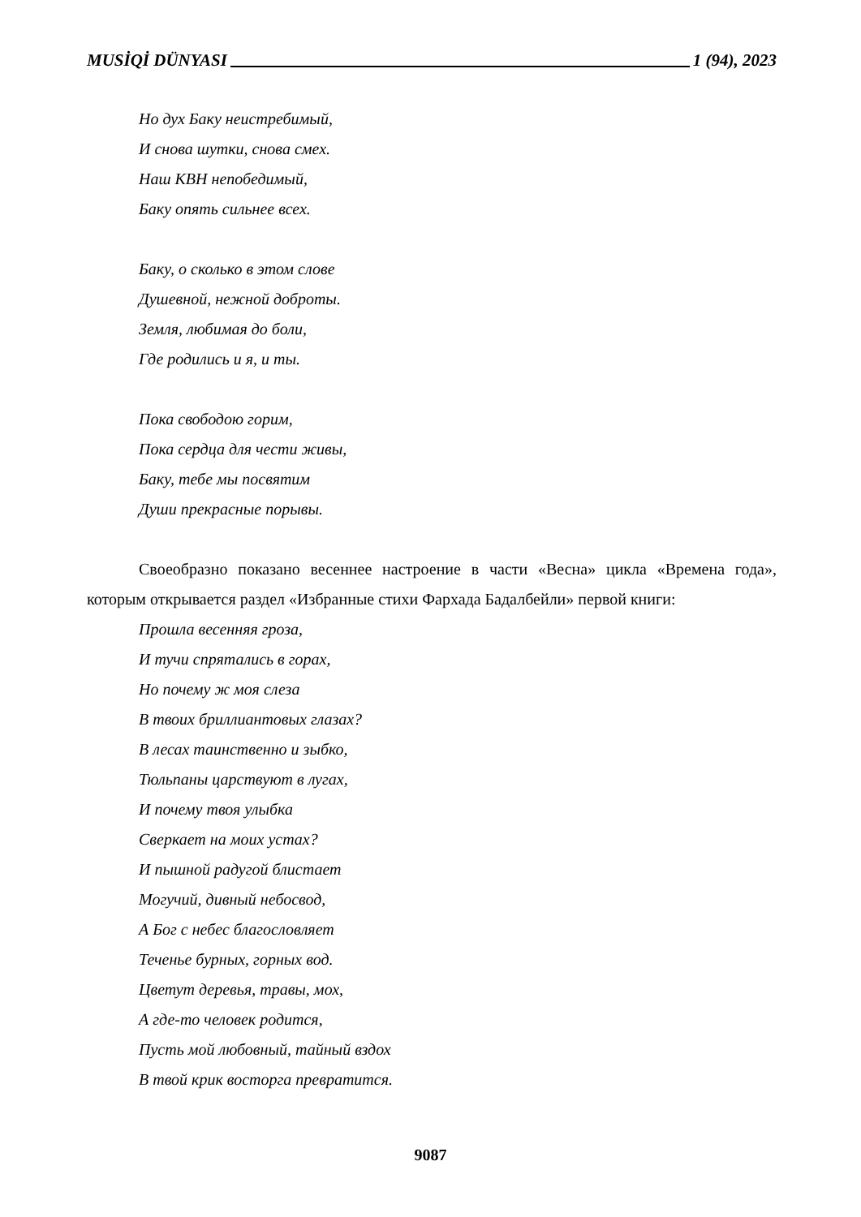MUSİQİ DÜNYASI 1 (94), 2023
Но дух Баку неистребимый,
И снова шутки, снова смех.
Наш КВН непобедимый,
Баку опять сильнее всех.
Баку, о сколько в этом слове
Душевной, нежной доброты.
Земля, любимая до боли,
Где родились и я, и ты.
Пока свободою горим,
Пока сердца для чести живы,
Баку, тебе мы посвятим
Души прекрасные порывы.
Своеобразно показано весеннее настроение в части «Весна» цикла «Времена года», которым открывается раздел «Избранные стихи Фархада Бадалбейли» первой книги:
Прошла весенняя гроза,
И тучи спрятались в горах,
Но почему ж моя слеза
В твоих бриллиантовых глазах?
В лесах таинственно и зыбко,
Тюльпаны царствуют в лугах,
И почему твоя улыбка
Сверкает на моих устах?
И пышной радугой блистает
Могучий, дивный небосвод,
А Бог с небес благословляет
Теченье бурных, горных вод.
Цветут деревья, травы, мох,
А где-то человек родится,
Пусть мой любовный, тайный вздох
В твой крик восторга превратится.
9087